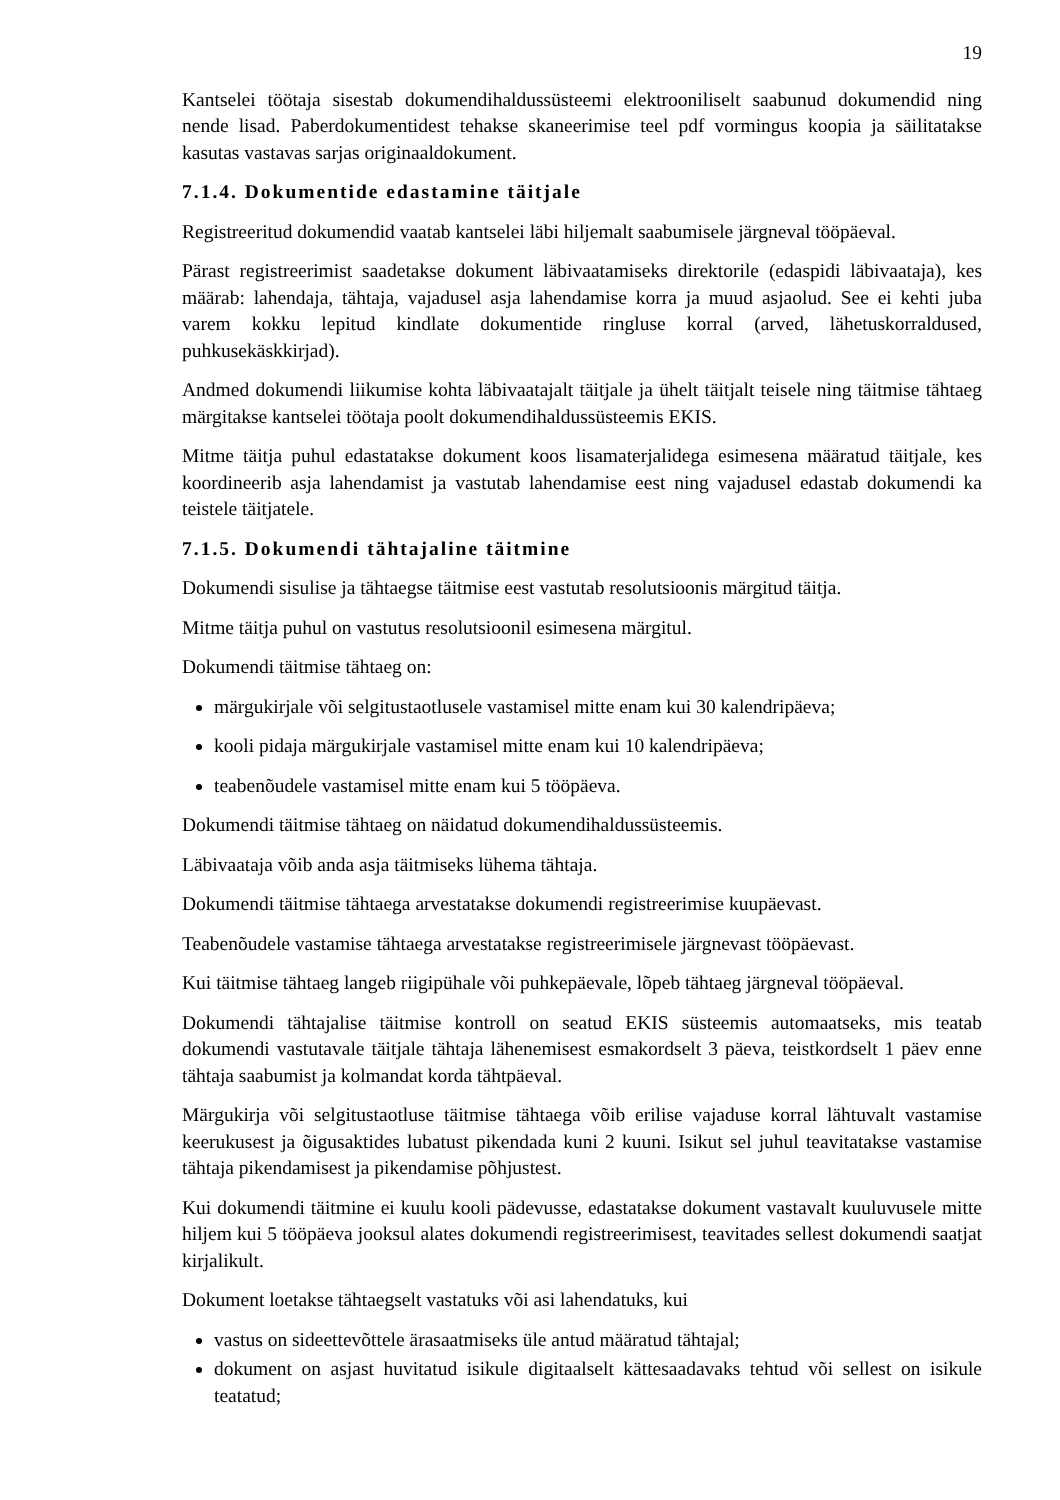19
Kantselei töötaja sisestab dokumendihaldussüsteemi elektrooniliselt saabunud dokumendid ning nende lisad. Paberdokumentidest tehakse skaneerimise teel pdf vormingus koopia ja säilitatakse kasutas vastavas sarjas originaaldokument.
7.1.4. Dokumentide edastamine täitjale
Registreeritud dokumendid vaatab kantselei läbi hiljemalt saabumisele järgneval tööpäeval.
Pärast registreerimist saadetakse dokument läbivaatamiseks direktorile (edaspidi läbivaataja), kes määrab: lahendaja, tähtaja, vajadusel asja lahendamise korra ja muud asjaolud. See ei kehti juba varem kokku lepitud kindlate dokumentide ringluse korral (arved, lähetuskorraldused, puhkusekäskkirjad).
Andmed dokumendi liikumise kohta läbivaatajalt täitjale ja ühelt täitjalt teisele ning täitmise tähtaeg märgitakse kantselei töötaja poolt dokumendihaldussüsteemis EKIS.
Mitme täitja puhul edastatakse dokument koos lisamaterjalidega esimesena määratud täitjale, kes koordineerib asja lahendamist ja vastutab lahendamise eest ning vajadusel edastab dokumendi ka teistele täitjatele.
7.1.5. Dokumendi tähtajaline täitmine
Dokumendi sisulise ja tähtaegse täitmise eest vastutab resolutsioonis märgitud täitja.
Mitme täitja puhul on vastutus resolutsioonil esimesena märgitul.
Dokumendi täitmise tähtaeg on:
märgukirjale või selgitustaotlusele vastamisel mitte enam kui 30 kalendripäeva;
kooli pidaja märgukirjale vastamisel mitte enam kui 10 kalendripäeva;
teabenõudele vastamisel mitte enam kui 5 tööpäeva.
Dokumendi täitmise tähtaeg on näidatud dokumendihaldussüsteemis.
Läbivaataja võib anda asja täitmiseks lühema tähtaja.
Dokumendi täitmise tähtaega arvestatakse dokumendi registreerimise kuupäevast.
Teabenõudele vastamise tähtaega arvestatakse registreerimisele järgnevast tööpäevast.
Kui täitmise tähtaeg langeb riigipühale või puhkepäevale, lõpeb tähtaeg järgneval tööpäeval.
Dokumendi tähtajalise täitmise kontroll on seatud EKIS süsteemis automaatseks, mis teatab dokumendi vastutavale täitjale tähtaja lähenemisest esmakordselt 3 päeva, teistkordselt 1 päev enne tähtaja saabumist ja kolmandat korda tähtpäeval.
Märgukirja või selgitustaotluse täitmise tähtaega võib erilise vajaduse korral lähtuvalt vastamise keerukusest ja õigusaktides lubatust pikendada kuni 2 kuuni. Isikut sel juhul teavitatakse vastamise tähtaja pikendamisest ja pikendamise põhjustest.
Kui dokumendi täitmine ei kuulu kooli pädevusse, edastatakse dokument vastavalt kuuluvusele mitte hiljem kui 5 tööpäeva jooksul alates dokumendi registreerimisest, teavitades sellest dokumendi saatjat kirjalikult.
Dokument loetakse tähtaegselt vastatuks või asi lahendatuks, kui
vastus on sideettevõttele ärasaatmiseks üle antud määratud tähtajal;
dokument on asjast huvitatud isikule digitaalselt kättesaadavaks tehtud või sellest on isikule teatatud;